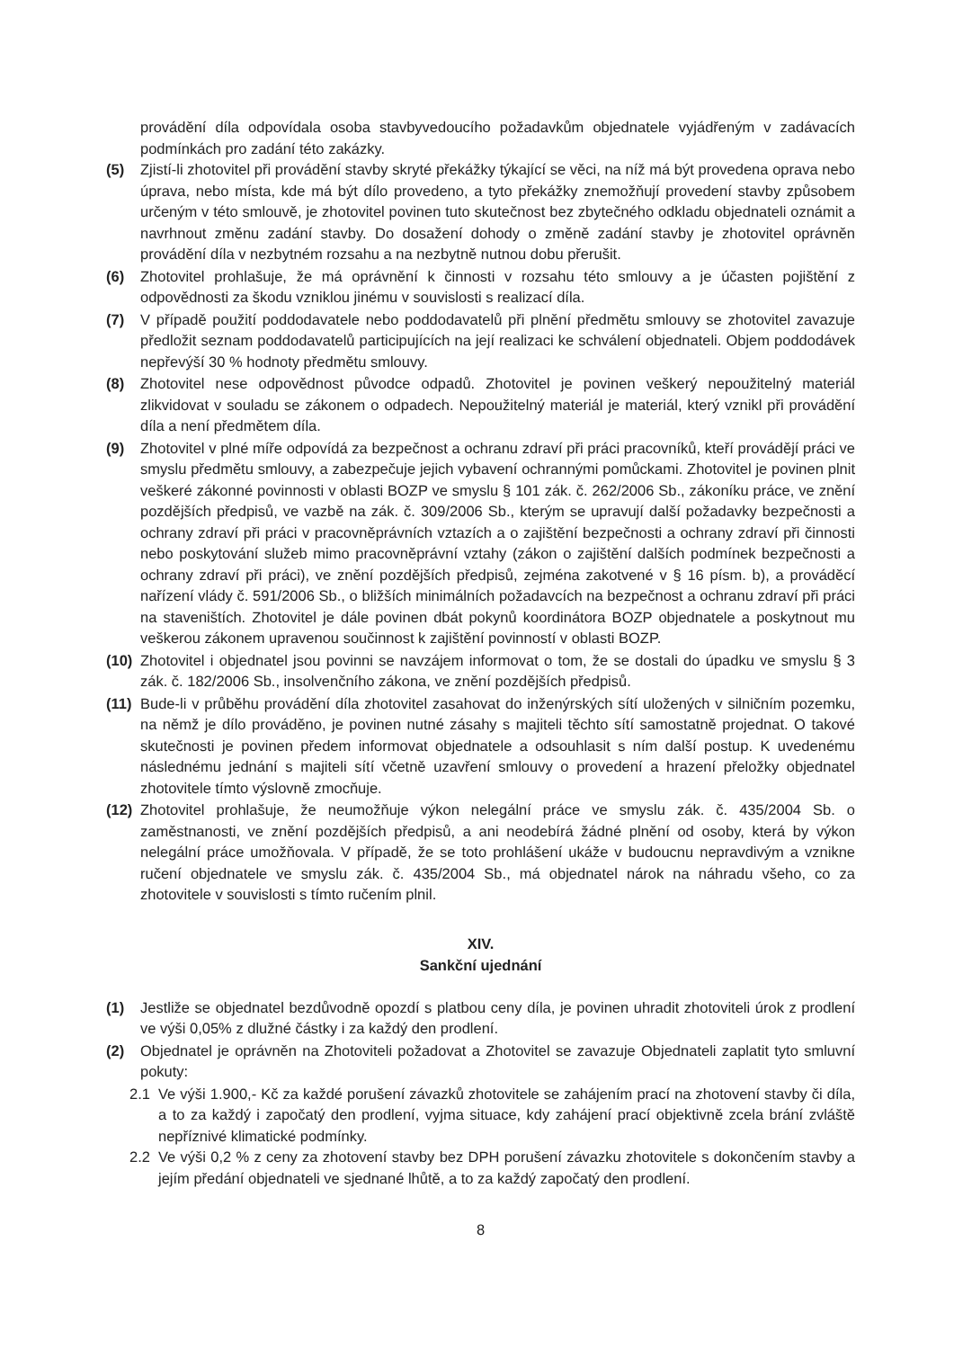provádění díla odpovídala osoba stavbyvedoucího požadavkům objednatele vyjádřeným v zadávacích podmínkách pro zadání této zakázky.
(5) Zjistí-li zhotovitel při provádění stavby skryté překážky týkající se věci, na níž má být provedena oprava nebo úprava, nebo místa, kde má být dílo provedeno, a tyto překážky znemožňují provedení stavby způsobem určeným v této smlouvě, je zhotovitel povinen tuto skutečnost bez zbytečného odkladu objednateli oznámit a navrhnout změnu zadání stavby. Do dosažení dohody o změně zadání stavby je zhotovitel oprávněn provádění díla v nezbytném rozsahu a na nezbytně nutnou dobu přerušit.
(6) Zhotovitel prohlašuje, že má oprávnění k činnosti v rozsahu této smlouvy a je účasten pojištění z odpovědnosti za škodu vzniklou jinému v souvislosti s realizací díla.
(7) V případě použití poddodavatele nebo poddodavatelů při plnění předmětu smlouvy se zhotovitel zavazuje předložit seznam poddodavatelů participujících na její realizaci ke schválení objednateli. Objem poddodávek nepřevýší 30 % hodnoty předmětu smlouvy.
(8) Zhotovitel nese odpovědnost původce odpadů. Zhotovitel je povinen veškerý nepoužitelný materiál zlikvidovat v souladu se zákonem o odpadech. Nepoužitelný materiál je materiál, který vznikl při provádění díla a není předmětem díla.
(9) Zhotovitel v plné míře odpovídá za bezpečnost a ochranu zdraví při práci pracovníků, kteří provádějí práci ve smyslu předmětu smlouvy, a zabezpečuje jejich vybavení ochrannými pomůckami. Zhotovitel je povinen plnit veškeré zákonné povinnosti v oblasti BOZP ve smyslu § 101 zák. č. 262/2006 Sb., zákoníku práce, ve znění pozdějších předpisů, ve vazbě na zák. č. 309/2006 Sb., kterým se upravují další požadavky bezpečnosti a ochrany zdraví při práci v pracovněprávních vztazích a o zajištění bezpečnosti a ochrany zdraví při činnosti nebo poskytování služeb mimo pracovněprávní vztahy (zákon o zajištění dalších podmínek bezpečnosti a ochrany zdraví při práci), ve znění pozdějších předpisů, zejména zakotvené v § 16 písm. b), a prováděcí nařízení vlády č. 591/2006 Sb., o bližších minimálních požadavcích na bezpečnost a ochranu zdraví při práci na staveništích. Zhotovitel je dále povinen dbát pokynů koordinátora BOZP objednatele a poskytnout mu veškerou zákonem upravenou součinnost k zajištění povinností v oblasti BOZP.
(10) Zhotovitel i objednatel jsou povinni se navzájem informovat o tom, že se dostali do úpadku ve smyslu § 3 zák. č. 182/2006 Sb., insolvenčního zákona, ve znění pozdějších předpisů.
(11) Bude-li v průběhu provádění díla zhotovitel zasahovat do inženýrských sítí uložených v silničním pozemku, na němž je dílo prováděno, je povinen nutné zásahy s majiteli těchto sítí samostatně projednat. O takové skutečnosti je povinen předem informovat objednatele a odsouhlasit s ním další postup. K uvedenému následnému jednání s majiteli sítí včetně uzavření smlouvy o provedení a hrazení přeložky objednatel zhotovitele tímto výslovně zmocňuje.
(12) Zhotovitel prohlašuje, že neumožňuje výkon nelegální práce ve smyslu zák. č. 435/2004 Sb. o zaměstnanosti, ve znění pozdějších předpisů, a ani neodebírá žádné plnění od osoby, která by výkon nelegální práce umožňovala. V případě, že se toto prohlášení ukáže v budoucnu nepravdivým a vznikne ručení objednatele ve smyslu zák. č. 435/2004 Sb., má objednatel nárok na náhradu všeho, co za zhotovitele v souvislosti s tímto ručením plnil.
XIV.
Sankční ujednání
(1) Jestliže se objednatel bezdůvodně opozdí s platbou ceny díla, je povinen uhradit zhotoviteli úrok z prodlení ve výši 0,05% z dlužné částky i za každý den prodlení.
(2) Objednatel je oprávněn na Zhotoviteli požadovat a Zhotovitel se zavazuje Objednateli zaplatit tyto smluvní pokuty:
2.1 Ve výši 1.900,- Kč za každé porušení závazků zhotovitele se zahájením prací na zhotovení stavby či díla, a to za každý i započatý den prodlení, vyjma situace, kdy zahájení prací objektivně zcela brání zvláště nepříznivé klimatické podmínky.
2.2 Ve výši 0,2 % z ceny za zhotovení stavby bez DPH porušení závazku zhotovitele s dokončením stavby a jejím předání objednateli ve sjednané lhůtě, a to za každý započatý den prodlení.
8